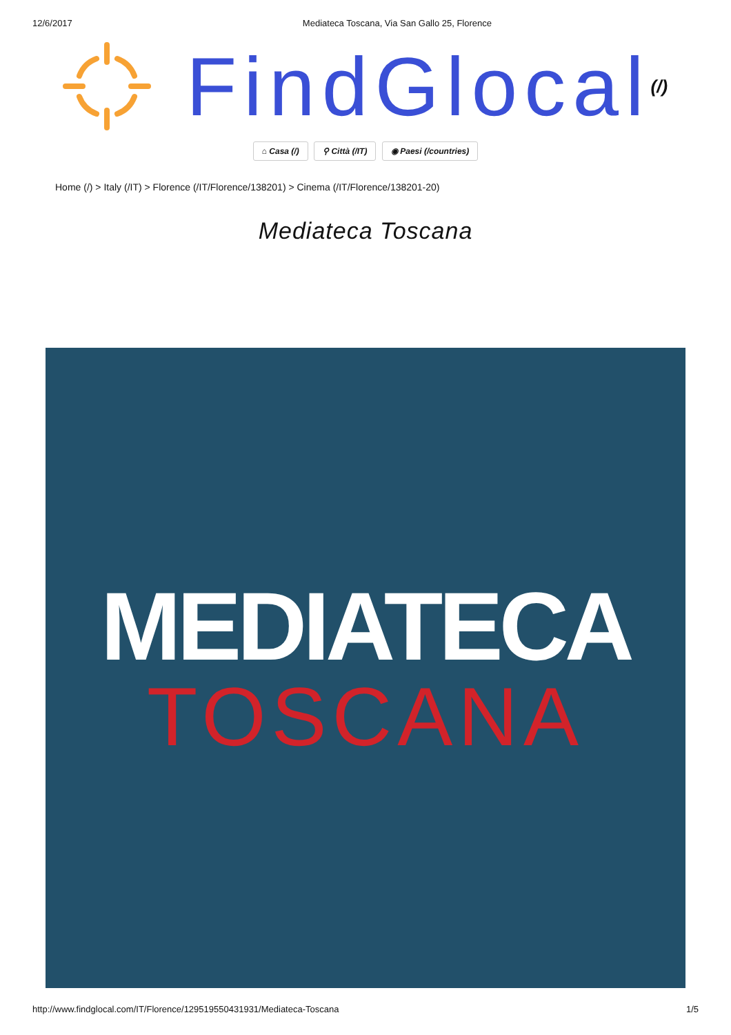12/6/2017 Mediateca Toscana, Via San Gallo 25, Florence
FindGlocal (/)
⌂ Casa (/) ⚲ Città (/IT) ◉ Paesi (/countries)
Home (/) > Italy (/IT) > Florence (/IT/Florence/138201) > Cinema (/IT/Florence/138201-20)
Mediateca Toscana
MEDIATECA
TOSCANA
http://www.findglocal.com/IT/Florence/129519550431931/Mediateca-Toscana 1/5